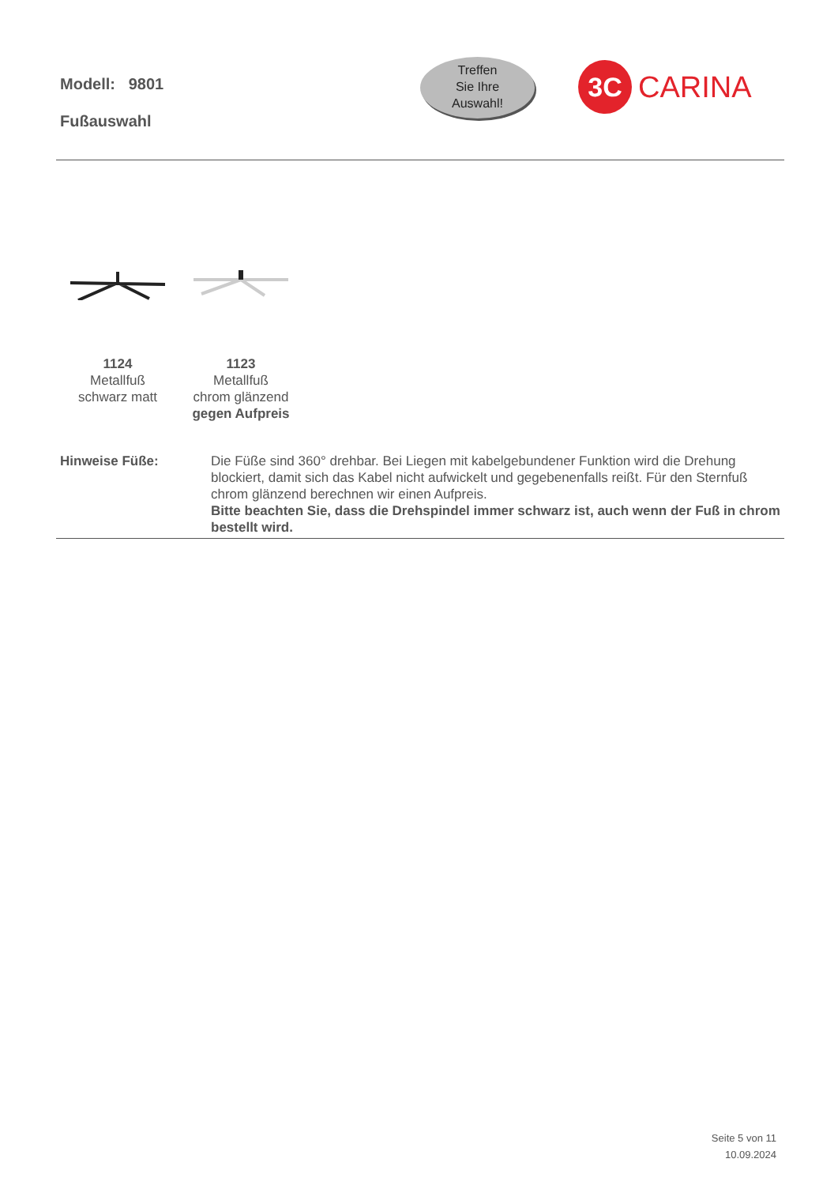Modell: 9801
Fußauswahl
Treffen
Sie Ihre
Auswahl!
3C
CARINA
1124
Metallfuß
schwarz matt
1123
Metallfuß
chrom glänzend
gegen Aufpreis
Hinweise Füße: Die Füße sind 360° drehbar. Bei Liegen mit kabelgebundener Funktion wird die Drehung blockiert, damit sich das Kabel nicht aufwickelt und gegebenenfalls reißt. Für den Sternfuß chrom glänzend berechnen wir einen Aufpreis.
Bitte beachten Sie, dass die Drehspindel immer schwarz ist, auch wenn der Fuß in chrom bestellt wird.
Seite 5 von 11
10.09.2024